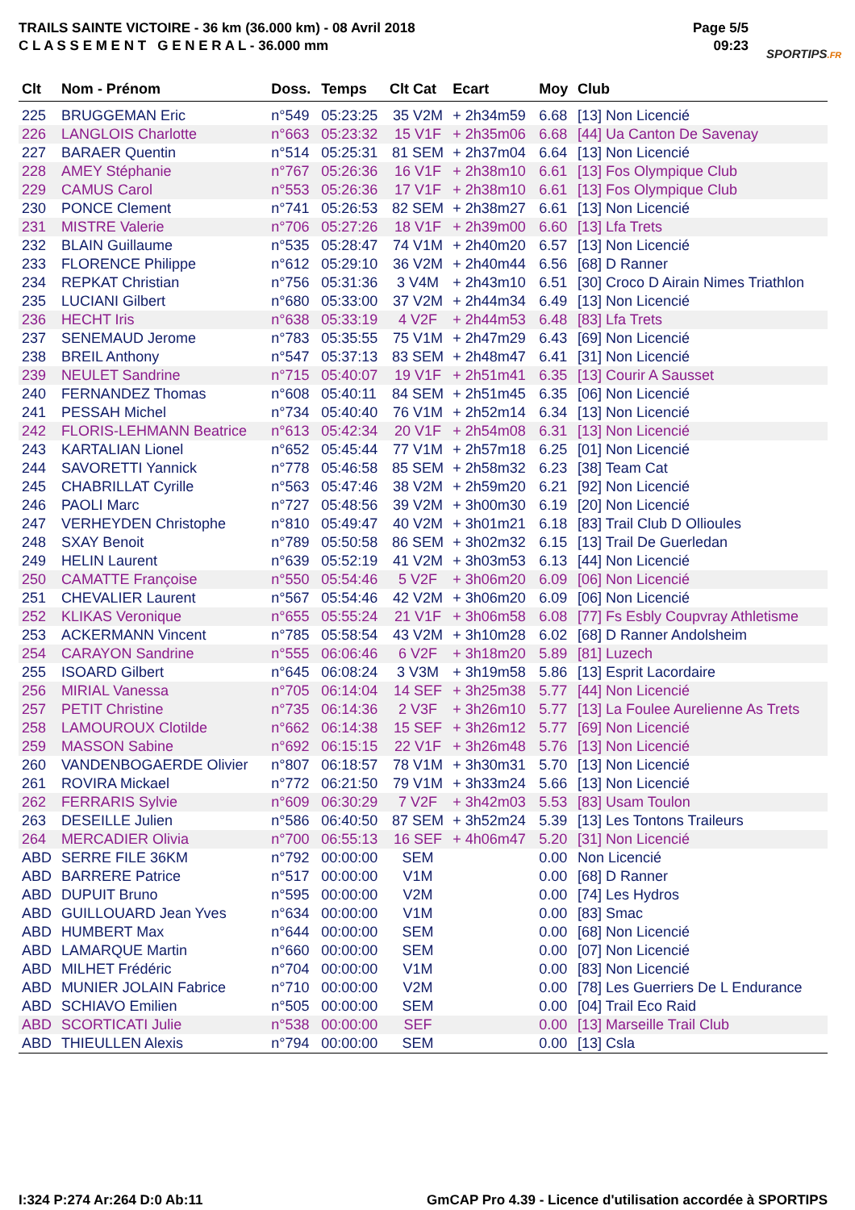TRAILS SAINTE VICTOIRE - 36 km (36.000 km) - 08 Avril 2018
C L A S S E M E N T G E N E R A L - 36.000 mm
Page 5/5
09:23
SPORTIPS.FR
| Clt | Nom - Prénom | Doss. | Temps | Clt Cat | Ecart | Moy | Club |
| --- | --- | --- | --- | --- | --- | --- | --- |
| 225 | BRUGGEMAN Eric | n°549 | 05:23:25 | 35 V2M | + 2h34m59 | 6.68 | [13] Non Licencié |
| 226 | LANGLOIS Charlotte | n°663 | 05:23:32 | 15 V1F | + 2h35m06 | 6.68 | [44] Ua Canton De Savenay |
| 227 | BARAER Quentin | n°514 | 05:25:31 | 81 SEM | + 2h37m04 | 6.64 | [13] Non Licencié |
| 228 | AMEY Stéphanie | n°767 | 05:26:36 | 16 V1F | + 2h38m10 | 6.61 | [13] Fos Olympique Club |
| 229 | CAMUS Carol | n°553 | 05:26:36 | 17 V1F | + 2h38m10 | 6.61 | [13] Fos Olympique Club |
| 230 | PONCE Clement | n°741 | 05:26:53 | 82 SEM | + 2h38m27 | 6.61 | [13] Non Licencié |
| 231 | MISTRE Valerie | n°706 | 05:27:26 | 18 V1F | + 2h39m00 | 6.60 | [13] Lfa Trets |
| 232 | BLAIN Guillaume | n°535 | 05:28:47 | 74 V1M | + 2h40m20 | 6.57 | [13] Non Licencié |
| 233 | FLORENCE Philippe | n°612 | 05:29:10 | 36 V2M | + 2h40m44 | 6.56 | [68] D Ranner |
| 234 | REPKAT Christian | n°756 | 05:31:36 | 3 V4M | + 2h43m10 | 6.51 | [30] Croco D Airain Nimes Triathlon |
| 235 | LUCIANI Gilbert | n°680 | 05:33:00 | 37 V2M | + 2h44m34 | 6.49 | [13] Non Licencié |
| 236 | HECHT Iris | n°638 | 05:33:19 | 4 V2F | + 2h44m53 | 6.48 | [83] Lfa Trets |
| 237 | SENEMAUD Jerome | n°783 | 05:35:55 | 75 V1M | + 2h47m29 | 6.43 | [69] Non Licencié |
| 238 | BREIL Anthony | n°547 | 05:37:13 | 83 SEM | + 2h48m47 | 6.41 | [31] Non Licencié |
| 239 | NEULET Sandrine | n°715 | 05:40:07 | 19 V1F | + 2h51m41 | 6.35 | [13] Courir A Sausset |
| 240 | FERNANDEZ Thomas | n°608 | 05:40:11 | 84 SEM | + 2h51m45 | 6.35 | [06] Non Licencié |
| 241 | PESSAH Michel | n°734 | 05:40:40 | 76 V1M | + 2h52m14 | 6.34 | [13] Non Licencié |
| 242 | FLORIS-LEHMANN Beatrice | n°613 | 05:42:34 | 20 V1F | + 2h54m08 | 6.31 | [13] Non Licencié |
| 243 | KARTALIAN Lionel | n°652 | 05:45:44 | 77 V1M | + 2h57m18 | 6.25 | [01] Non Licencié |
| 244 | SAVORETTI Yannick | n°778 | 05:46:58 | 85 SEM | + 2h58m32 | 6.23 | [38] Team Cat |
| 245 | CHABRILLAT Cyrille | n°563 | 05:47:46 | 38 V2M | + 2h59m20 | 6.21 | [92] Non Licencié |
| 246 | PAOLI Marc | n°727 | 05:48:56 | 39 V2M | + 3h00m30 | 6.19 | [20] Non Licencié |
| 247 | VERHEYDEN Christophe | n°810 | 05:49:47 | 40 V2M | + 3h01m21 | 6.18 | [83] Trail Club D Ollioules |
| 248 | SXAY Benoit | n°789 | 05:50:58 | 86 SEM | + 3h02m32 | 6.15 | [13] Trail De Guerledan |
| 249 | HELIN Laurent | n°639 | 05:52:19 | 41 V2M | + 3h03m53 | 6.13 | [44] Non Licencié |
| 250 | CAMATTE Françoise | n°550 | 05:54:46 | 5 V2F | + 3h06m20 | 6.09 | [06] Non Licencié |
| 251 | CHEVALIER Laurent | n°567 | 05:54:46 | 42 V2M | + 3h06m20 | 6.09 | [06] Non Licencié |
| 252 | KLIKAS Veronique | n°655 | 05:55:24 | 21 V1F | + 3h06m58 | 6.08 | [77] Fs Esbly Coupvray Athletisme |
| 253 | ACKERMANN Vincent | n°785 | 05:58:54 | 43 V2M | + 3h10m28 | 6.02 | [68] D Ranner Andolsheim |
| 254 | CARAYON Sandrine | n°555 | 06:06:46 | 6 V2F | + 3h18m20 | 5.89 | [81] Luzech |
| 255 | ISOARD Gilbert | n°645 | 06:08:24 | 3 V3M | + 3h19m58 | 5.86 | [13] Esprit Lacordaire |
| 256 | MIRIAL Vanessa | n°705 | 06:14:04 | 14 SEF | + 3h25m38 | 5.77 | [44] Non Licencié |
| 257 | PETIT Christine | n°735 | 06:14:36 | 2 V3F | + 3h26m10 | 5.77 | [13] La Foulee Aurelienne As Trets |
| 258 | LAMOUROUX Clotilde | n°662 | 06:14:38 | 15 SEF | + 3h26m12 | 5.77 | [69] Non Licencié |
| 259 | MASSON Sabine | n°692 | 06:15:15 | 22 V1F | + 3h26m48 | 5.76 | [13] Non Licencié |
| 260 | VANDENBOGAERDE Olivier | n°807 | 06:18:57 | 78 V1M | + 3h30m31 | 5.70 | [13] Non Licencié |
| 261 | ROVIRA Mickael | n°772 | 06:21:50 | 79 V1M | + 3h33m24 | 5.66 | [13] Non Licencié |
| 262 | FERRARIS Sylvie | n°609 | 06:30:29 | 7 V2F | + 3h42m03 | 5.53 | [83] Usam Toulon |
| 263 | DESEILLE Julien | n°586 | 06:40:50 | 87 SEM | + 3h52m24 | 5.39 | [13] Les Tontons Traileurs |
| 264 | MERCADIER Olivia | n°700 | 06:55:13 | 16 SEF | + 4h06m47 | 5.20 | [31] Non Licencié |
| ABD | SERRE FILE 36KM | n°792 | 00:00:00 | SEM | | 0.00 | Non Licencié |
| ABD | BARRERE Patrice | n°517 | 00:00:00 | V1M | | 0.00 | [68] D Ranner |
| ABD | DUPUIT Bruno | n°595 | 00:00:00 | V2M | | 0.00 | [74] Les Hydros |
| ABD | GUILLOUARD Jean Yves | n°634 | 00:00:00 | V1M | | 0.00 | [83] Smac |
| ABD | HUMBERT Max | n°644 | 00:00:00 | SEM | | 0.00 | [68] Non Licencié |
| ABD | LAMARQUE Martin | n°660 | 00:00:00 | SEM | | 0.00 | [07] Non Licencié |
| ABD | MILHET Frédéric | n°704 | 00:00:00 | V1M | | 0.00 | [83] Non Licencié |
| ABD | MUNIER JOLAIN Fabrice | n°710 | 00:00:00 | V2M | | 0.00 | [78] Les Guerriers De L Endurance |
| ABD | SCHIAVO Emilien | n°505 | 00:00:00 | SEM | | 0.00 | [04] Trail Eco Raid |
| ABD | SCORTICATI Julie | n°538 | 00:00:00 | SEF | | 0.00 | [13] Marseille Trail Club |
| ABD | THIEULLEN Alexis | n°794 | 00:00:00 | SEM | | 0.00 | [13] Csla |
I:324 P:274 Ar:264 D:0 Ab:11
GmCAP Pro 4.39 - Licence d'utilisation accordée à SPORTIPS